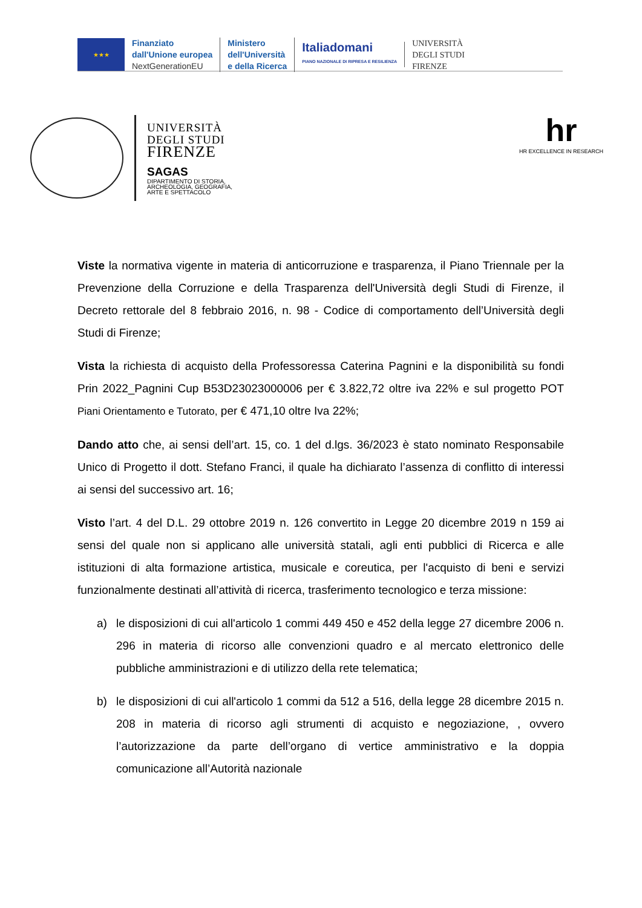★★★
Finanziato
dall'Unione europea
NextGenerationEU
Ministero
dell'Università
e della Ricerca
Italiadomani
PIANO NAZIONALE DI RIPRESA E RESILIENZA
UNIVERSITÀ
DEGLI STUDI
FIRENZE
UNIVERSITÀ
DEGLI STUDI
FIRENZE
SAGAS
DIPARTIMENTO DI STORIA,
ARCHEOLOGIA, GEOGRAFIA,
ARTE E SPETTACOLO
hr
HR EXCELLENCE IN RESEARCH
Viste la normativa vigente in materia di anticorruzione e trasparenza, il Piano Triennale per la Prevenzione della Corruzione e della Trasparenza dell'Università degli Studi di Firenze, il Decreto rettorale del 8 febbraio 2016, n. 98 - Codice di comportamento dell’Università degli Studi di Firenze;
Vista la richiesta di acquisto della Professoressa Caterina Pagnini e la disponibilità su fondi Prin 2022_Pagnini Cup B53D23023000006 per € 3.822,72 oltre iva 22% e sul progetto POT Piani Orientamento e Tutorato, per € 471,10 oltre Iva 22%;
Dando atto che, ai sensi dell’art. 15, co. 1 del d.lgs. 36/2023 è stato nominato Responsabile Unico di Progetto il dott. Stefano Franci, il quale ha dichiarato l’assenza di conflitto di interessi ai sensi del successivo art. 16;
Visto l’art. 4 del D.L. 29 ottobre 2019 n. 126 convertito in Legge 20 dicembre 2019 n 159 ai sensi del quale non si applicano alle università statali, agli enti pubblici di Ricerca e alle istituzioni di alta formazione artistica, musicale e coreutica, per l'acquisto di beni e servizi funzionalmente destinati all’attività di ricerca, trasferimento tecnologico e terza missione:
a) le disposizioni di cui all'articolo 1 commi 449 450 e 452 della legge 27 dicembre 2006 n. 296 in materia di ricorso alle convenzioni quadro e al mercato elettronico delle pubbliche amministrazioni e di utilizzo della rete telematica;
b) le disposizioni di cui all'articolo 1 commi da 512 a 516, della legge 28 dicembre 2015 n. 208 in materia di ricorso agli strumenti di acquisto e negoziazione, , ovvero l’autorizzazione da parte dell’organo di vertice amministrativo e la doppia comunicazione all’Autorità nazionale